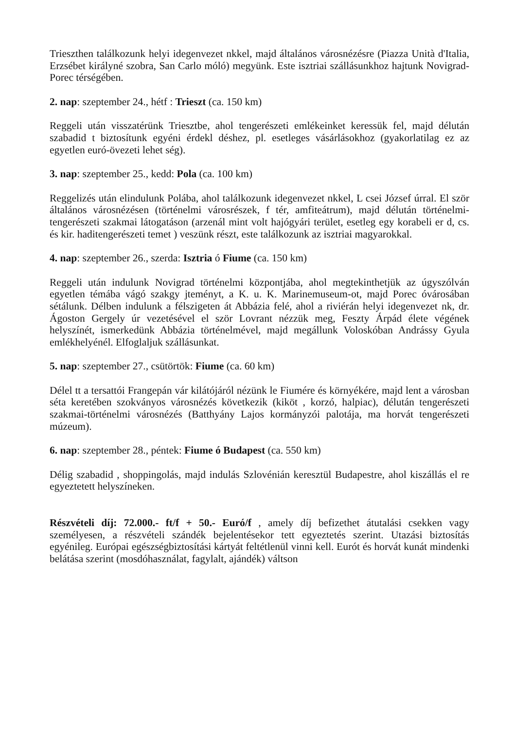Trieszthen találkozunk helyi idegenvezet nkkel, majd általános városnézésre (Piazza Unità d'Italia, Erzsébet királyné szobra, San Carlo móló) megyünk. Este isztriai szállásunkhoz hajtunk Novigrad-Porec térségében.
2. nap: szeptember 24., hétf : Trieszt (ca. 150 km)
Reggeli után visszatérünk Triesztbe, ahol tengerészeti emlékeinket keressük fel, majd délután szabadid t biztosítunk egyéni érdekl déshez, pl. esetleges vásárlásokhoz (gyakorlatilag ez az egyetlen euró-övezeti lehet ség).
3. nap: szeptember 25., kedd: Pola (ca. 100 km)
Reggelizés után elindulunk Polába, ahol találkozunk idegenvezet nkkel, L csei József úrral. El ször általános városnézésen (történelmi városrészek, f tér, amfiteátrum), majd délután történelmi-tengerészeti szakmai látogatáson (arzenál mint volt hajógyári terület, esetleg egy korabeli er d, cs. és kir. haditengerészeti temet ) veszünk részt, este találkozunk az isztriai magyarokkal.
4. nap: szeptember 26., szerda: Isztria ó Fiume (ca. 150 km)
Reggeli után indulunk Novigrad történelmi központjába, ahol megtekinthetjük az úgyszólván egyetlen témába vágó szakgy jteményt, a K. u. K. Marinemuseum-ot, majd Porec óvárosában sétálunk. Délben indulunk a félszigeten át Abbázia felé, ahol a riviérán helyi idegenvezet nk, dr. Ágoston Gergely úr vezetésével el ször Lovrant nézzük meg, Feszty Árpád élete végének helyszínét, ismerkedünk Abbázia történelmével, majd megállunk Voloskóban Andrássy Gyula emlékhelyénél. Elfoglaljuk szállásunkat.
5. nap: szeptember 27., csütörtök: Fiume (ca. 60 km)
Délel tt a tersattói Frangepán vár kilátójáról nézünk le Fiumére és környékére, majd lent a városban séta keretében szokványos városnézés következik (kiköt , korzó, halpiac), délután tengerészeti szakmai-történelmi városnézés (Batthyány Lajos kormányzói palotája, ma horvát tengerészeti múzeum).
6. nap: szeptember 28., péntek: Fiume ó Budapest (ca. 550 km)
Délig szabadid , shoppingolás, majd indulás Szlovénián keresztül Budapestre, ahol kiszállás el re egyeztetett helyszíneken.
Részvételi díj: 72.000.- ft/f + 50.- Euró/f , amely díj befizethet átutalási csekken vagy személyesen, a részvételi szándék bejelentésekor tett egyeztetés szerint. Utazási biztosítás egyénileg. Európai egészségbiztosítási kártyát feltétlenül vinni kell. Eurót és horvát kunát mindenki belátása szerint (mosdóhasználat, fagylalt, ajándék) váltson